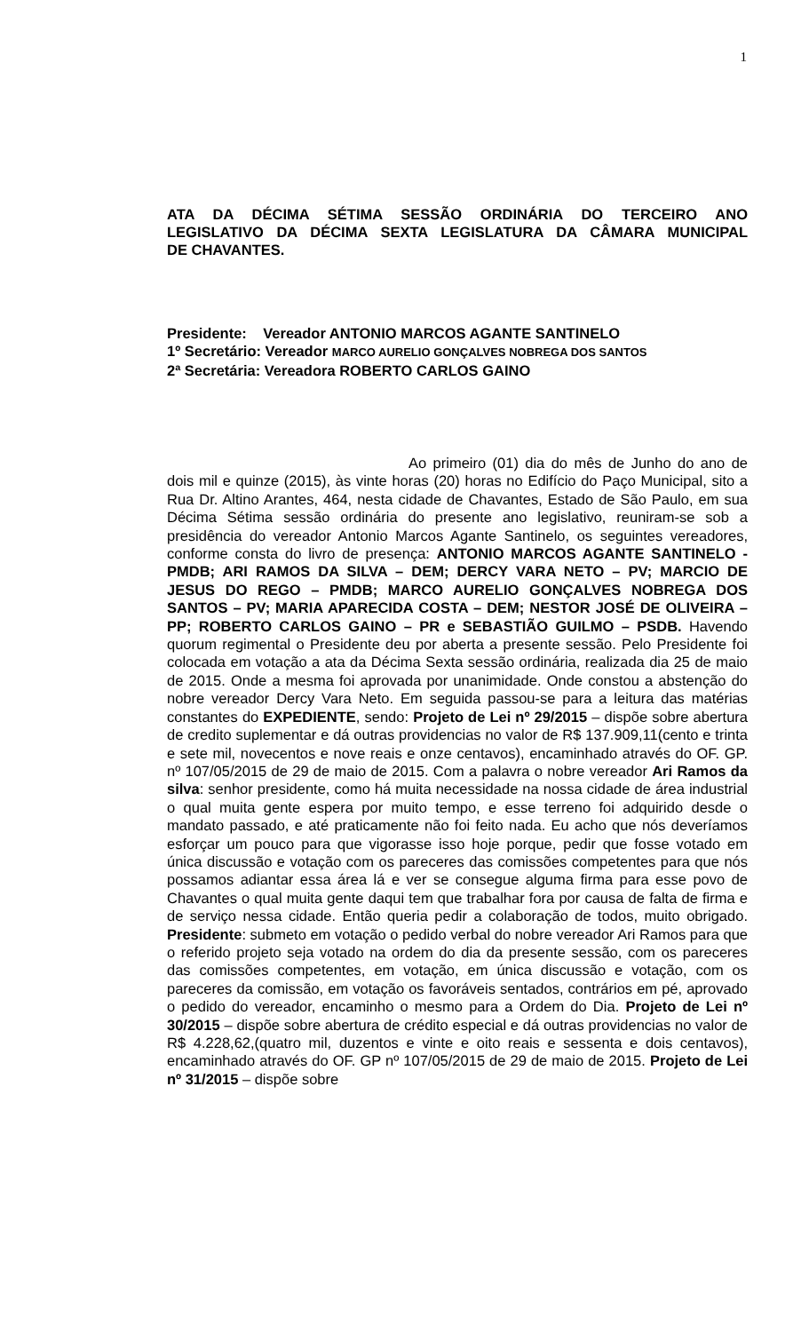1
ATA DA DÉCIMA SÉTIMA SESSÃO ORDINÁRIA DO TERCEIRO ANO
LEGISLATIVO DA DÉCIMA SEXTA LEGISLATURA DA CÂMARA MUNICIPAL
DE CHAVANTES.
Presidente: Vereador ANTONIO MARCOS AGANTE SANTINELO
1º Secretário: Vereador MARCO AURELIO GONÇALVES NOBREGA DOS SANTOS
2ª Secretária: Vereadora ROBERTO CARLOS GAINO
Ao primeiro (01) dia do mês de Junho do ano de dois mil e quinze (2015), às vinte horas (20) horas no Edifício do Paço Municipal, sito a Rua Dr. Altino Arantes, 464, nesta cidade de Chavantes, Estado de São Paulo, em sua Décima Sétima sessão ordinária do presente ano legislativo, reuniram-se sob a presidência do vereador Antonio Marcos Agante Santinelo, os seguintes vereadores, conforme consta do livro de presença: ANTONIO MARCOS AGANTE SANTINELO - PMDB; ARI RAMOS DA SILVA – DEM; DERCY VARA NETO – PV; MARCIO DE JESUS DO REGO – PMDB; MARCO AURELIO GONÇALVES NOBREGA DOS SANTOS – PV; MARIA APARECIDA COSTA – DEM; NESTOR JOSÉ DE OLIVEIRA – PP; ROBERTO CARLOS GAINO – PR e SEBASTIÃO GUILMO – PSDB. Havendo quorum regimental o Presidente deu por aberta a presente sessão. Pelo Presidente foi colocada em votação a ata da Décima Sexta sessão ordinária, realizada dia 25 de maio de 2015. Onde a mesma foi aprovada por unanimidade. Onde constou a abstenção do nobre vereador Dercy Vara Neto. Em seguida passou-se para a leitura das matérias constantes do EXPEDIENTE, sendo: Projeto de Lei nº 29/2015 – dispõe sobre abertura de credito suplementar e dá outras providencias no valor de R$ 137.909,11(cento e trinta e sete mil, novecentos e nove reais e onze centavos), encaminhado através do OF. GP. nº 107/05/2015 de 29 de maio de 2015. Com a palavra o nobre vereador Ari Ramos da silva: senhor presidente, como há muita necessidade na nossa cidade de área industrial o qual muita gente espera por muito tempo, e esse terreno foi adquirido desde o mandato passado, e até praticamente não foi feito nada. Eu acho que nós deveríamos esforçar um pouco para que vigorasse isso hoje porque, pedir que fosse votado em única discussão e votação com os pareceres das comissões competentes para que nós possamos adiantar essa área lá e ver se consegue alguma firma para esse povo de Chavantes o qual muita gente daqui tem que trabalhar fora por causa de falta de firma e de serviço nessa cidade. Então queria pedir a colaboração de todos, muito obrigado. Presidente: submeto em votação o pedido verbal do nobre vereador Ari Ramos para que o referido projeto seja votado na ordem do dia da presente sessão, com os pareceres das comissões competentes, em votação, em única discussão e votação, com os pareceres da comissão, em votação os favoráveis sentados, contrários em pé, aprovado o pedido do vereador, encaminho o mesmo para a Ordem do Dia. Projeto de Lei nº 30/2015 – dispõe sobre abertura de crédito especial e dá outras providencias no valor de R$ 4.228,62,(quatro mil, duzentos e vinte e oito reais e sessenta e dois centavos), encaminhado através do OF. GP nº 107/05/2015 de 29 de maio de 2015. Projeto de Lei nº 31/2015 – dispõe sobre